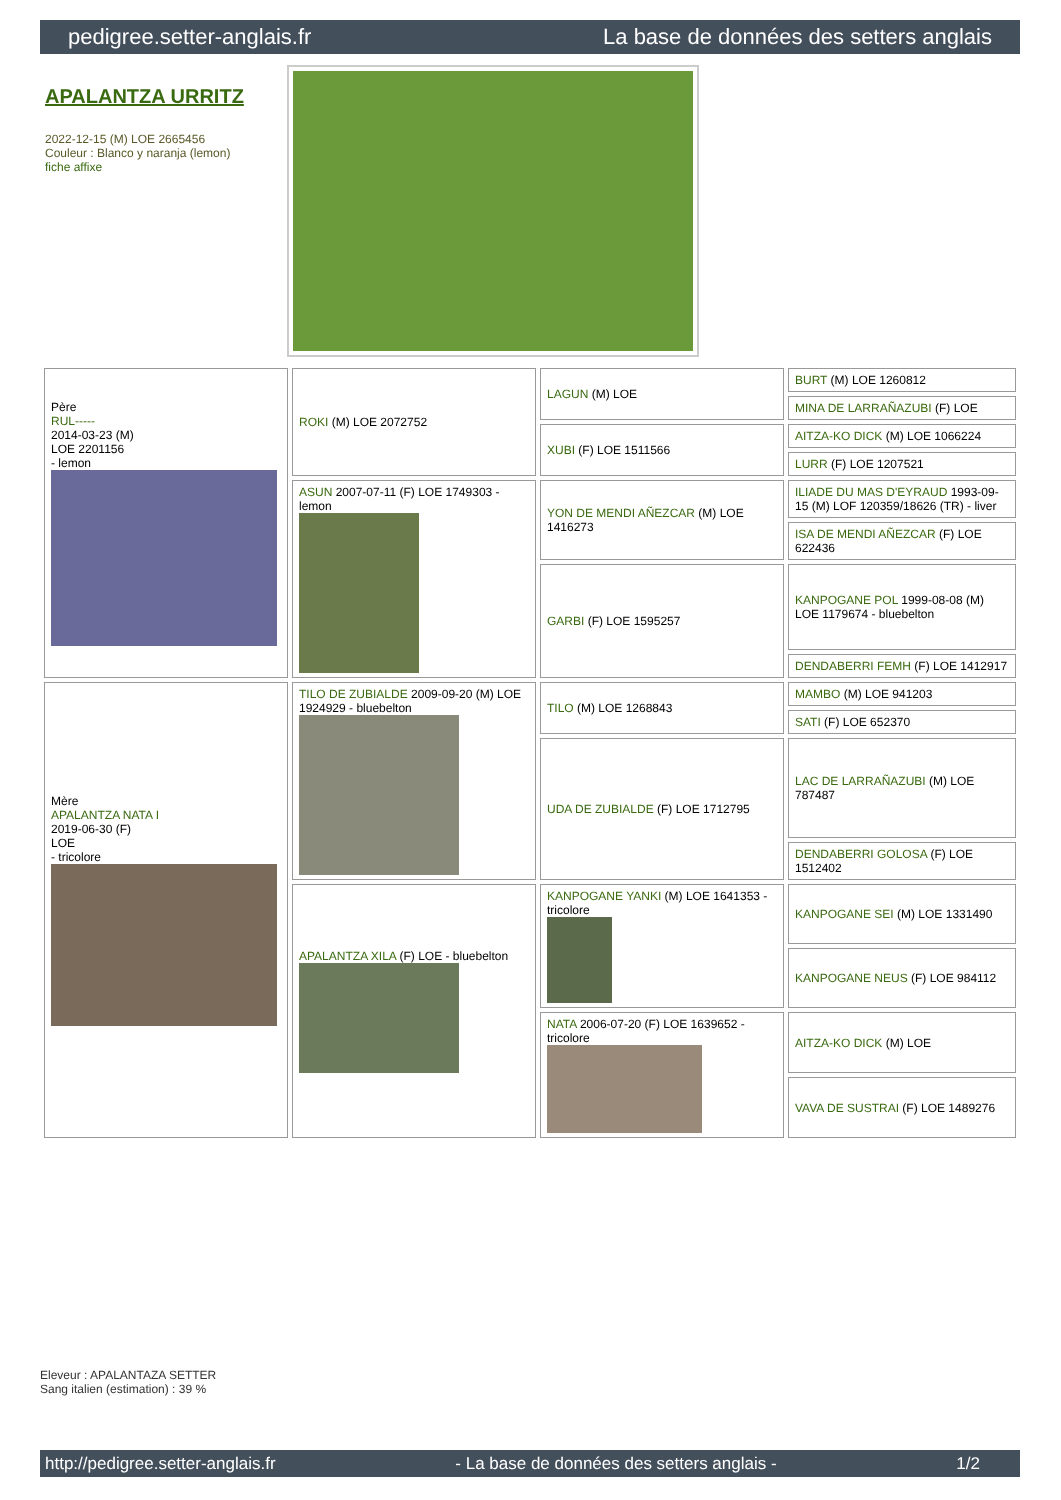pedigree.setter-anglais.fr La base de données des setters anglais
APALANTZA URRITZ
2022-12-15 (M) LOE 2665456
Couleur : Blanco y naranja (lemon)
fiche affixe
| Père RUL----- 2014-03-23 (M) LOE 2201156 - lemon | ROKI (M) LOE 2072752 | LAGUN (M) LOE | BURT (M) LOE 1260812 |
| | | | MINA DE LARRAÑAZUBI (F) LOE |
| | | XUBI (F) LOE 1511566 | AITZA-KO DICK (M) LOE 1066224 |
| | | | LURR (F) LOE 1207521 |
| | ASUN 2007-07-11 (F) LOE 1749303 - lemon | YON DE MENDI AÑEZCAR (M) LOE 1416273 | ILIADE DU MAS D'EYRAUD 1993-09-15 (M) LOF 120359/18626 (TR) - liver |
| | | | ISA DE MENDI AÑEZCAR (F) LOE 622436 |
| | | GARBI (F) LOE 1595257 | KANPOGANE POL 1999-08-08 (M) LOE 1179674 - bluebelton |
| | | | DENDABERRI FEMH (F) LOE 1412917 |
| Mère APALANTZA NATA I 2019-06-30 (F) LOE - tricolore | TILO DE ZUBIALDE 2009-09-20 (M) LOE 1924929 - bluebelton | TILO (M) LOE 1268843 | MAMBO (M) LOE 941203 |
| | | | SATI (F) LOE 652370 |
| | | UDA DE ZUBIALDE (F) LOE 1712795 | LAC DE LARRAÑAZUBI (M) LOE 787487 |
| | | | DENDABERRI GOLOSA (F) LOE 1512402 |
| | APALANTZA XILA (F) LOE - bluebelton | KANPOGANE YANKI (M) LOE 1641353 - tricolore | KANPOGANE SEI (M) LOE 1331490 |
| | | | KANPOGANE NEUS (F) LOE 984112 |
| | | NATA 2006-07-20 (F) LOE 1639652 - tricolore | AITZA-KO DICK (M) LOE |
| | | | VAVA DE SUSTRAI (F) LOE 1489276 |
Eleveur : APALANTAZA SETTER
Sang italien (estimation) : 39 %
http://pedigree.setter-anglais.fr - La base de données des setters anglais - 1/2